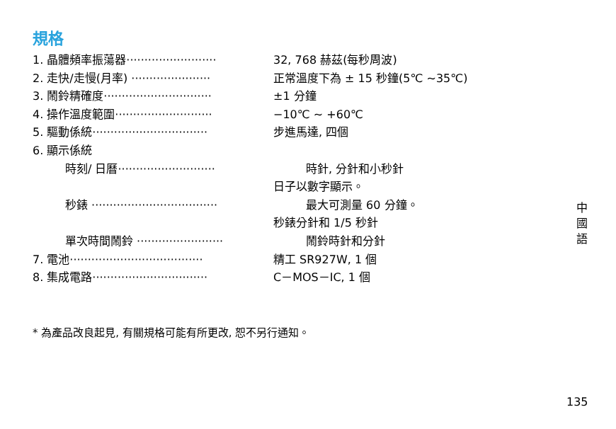規格
1. 晶體頻率振蕩器························· 32, 768 赫茲(每秒周波)
2. 走快/走慢(月率) ······················ 正常溫度下為 ± 15 秒鐘(5℃ ~35℃)
3. 鬧鈴精確度······························ ±1 分鐘
4. 操作溫度範圍··························· −10℃ ~ +60℃
5. 驅動係統································ 步進馬達, 四個
6. 顯示係統
時刻/ 日曆··························· 時針, 分針和小秒針
日子以數字顯示。
秒錶 ··································· 最大可測量 60 分鐘。
秒錶分針和 1/5 秒針
單次時間鬧鈴 ························ 鬧鈴時針和分針
7. 電池····································· 精工 SR927W, 1 個
8. 集成電路································ C－MOS－IC, 1 個
* 為產品改良起見, 有關規格可能有所更改, 恕不另行通知。
中
國
語
135